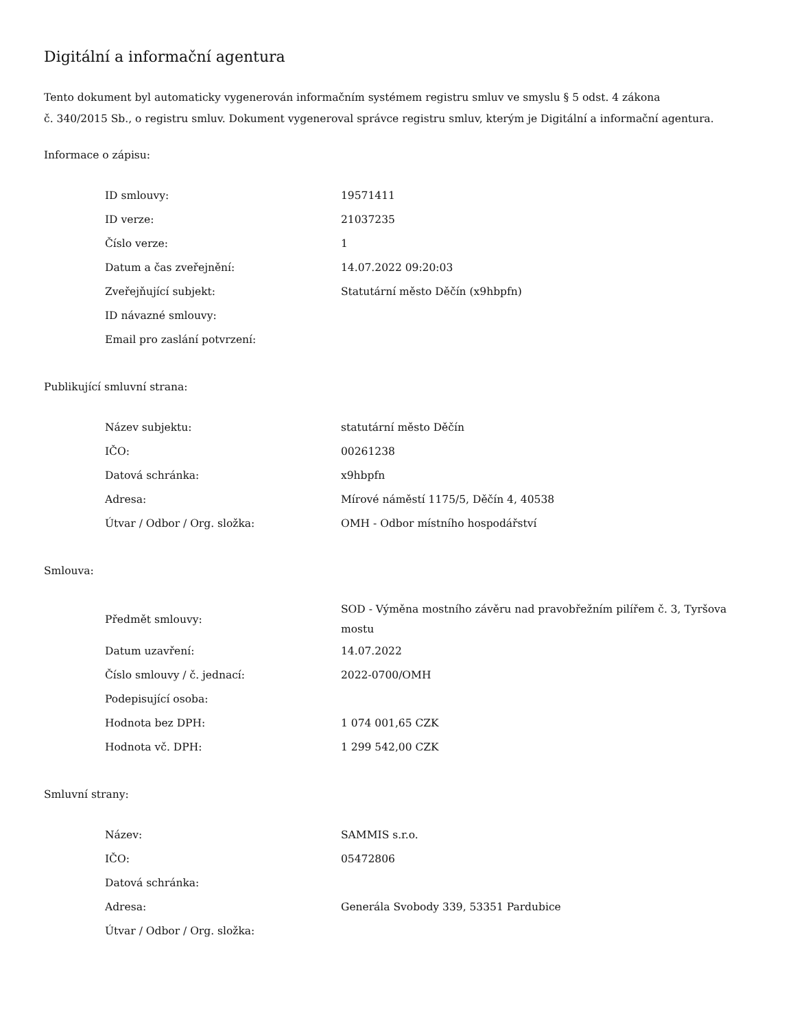Digitální a informační agentura
Tento dokument byl automaticky vygenerován informačním systémem registru smluv ve smyslu § 5 odst. 4 zákona
č. 340/2015 Sb., o registru smluv. Dokument vygeneroval správce registru smluv, kterým je Digitální a informační agentura.
Informace o zápisu:
| ID smlouvy: | 19571411 |
| ID verze: | 21037235 |
| Číslo verze: | 1 |
| Datum a čas zveřejnění: | 14.07.2022 09:20:03 |
| Zveřejňující subjekt: | Statutární město Děčín (x9hbpfn) |
| ID návazné smlouvy: | |
| Email pro zaslání potvrzení: | |
Publikující smluvní strana:
| Název subjektu: | statutární město Děčín |
| IČO: | 00261238 |
| Datová schránka: | x9hbpfn |
| Adresa: | Mírové náměstí 1175/5, Děčín 4, 40538 |
| Útvar / Odbor / Org. složka: | OMH - Odbor místního hospodářství |
Smlouva:
| Předmět smlouvy: | SOD - Výměna mostního závěru nad pravobřežním pilířem č. 3, Tyršova mostu |
| Datum uzavření: | 14.07.2022 |
| Číslo smlouvy / č. jednací: | 2022-0700/OMH |
| Podepisující osoba: | |
| Hodnota bez DPH: | 1 074 001,65 CZK |
| Hodnota vč. DPH: | 1 299 542,00 CZK |
Smluvní strany:
| Název: | SAMMIS s.r.o. |
| IČO: | 05472806 |
| Datová schránka: | |
| Adresa: | Generála Svobody 339, 53351 Pardubice |
| Útvar / Odbor / Org. složka: | |